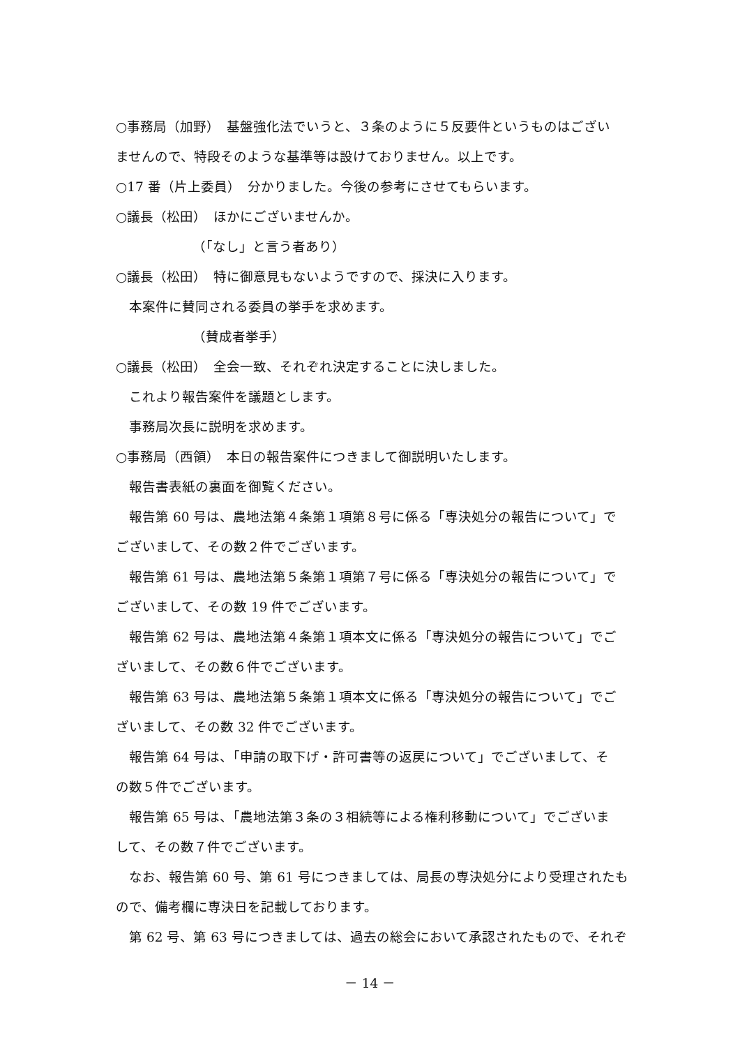○事務局（加野）　基盤強化法でいうと、３条のように５反要件というものはござい
ませんので、特段そのような基準等は設けておりません。以上です。
○17 番（片上委員）　分かりました。今後の参考にさせてもらいます。
○議長（松田）　ほかにございませんか。
（「なし」と言う者あり）
○議長（松田）　特に御意見もないようですので、採決に入ります。
本案件に賛同される委員の挙手を求めます。
（賛成者挙手）
○議長（松田）　全会一致、それぞれ決定することに決しました。
これより報告案件を議題とします。
事務局次長に説明を求めます。
○事務局（西領）　本日の報告案件につきまして御説明いたします。
報告書表紙の裏面を御覧ください。
報告第 60 号は、農地法第４条第１項第８号に係る「専決処分の報告について」で
ございまして、その数２件でございます。
報告第 61 号は、農地法第５条第１項第７号に係る「専決処分の報告について」で
ございまして、その数 19 件でございます。
報告第 62 号は、農地法第４条第１項本文に係る「専決処分の報告について」でご
ざいまして、その数６件でございます。
報告第 63 号は、農地法第５条第１項本文に係る「専決処分の報告について」でご
ざいまして、その数 32 件でございます。
報告第 64 号は、「申請の取下げ・許可書等の返戻について」でございまして、そ
の数５件でございます。
報告第 65 号は、「農地法第３条の３相続等による権利移動について」でございま
して、その数７件でございます。
なお、報告第 60 号、第 61 号につきましては、局長の専決処分により受理されたも
ので、備考欄に専決日を記載しております。
第 62 号、第 63 号につきましては、過去の総会において承認されたもので、それぞ
－ 14 －